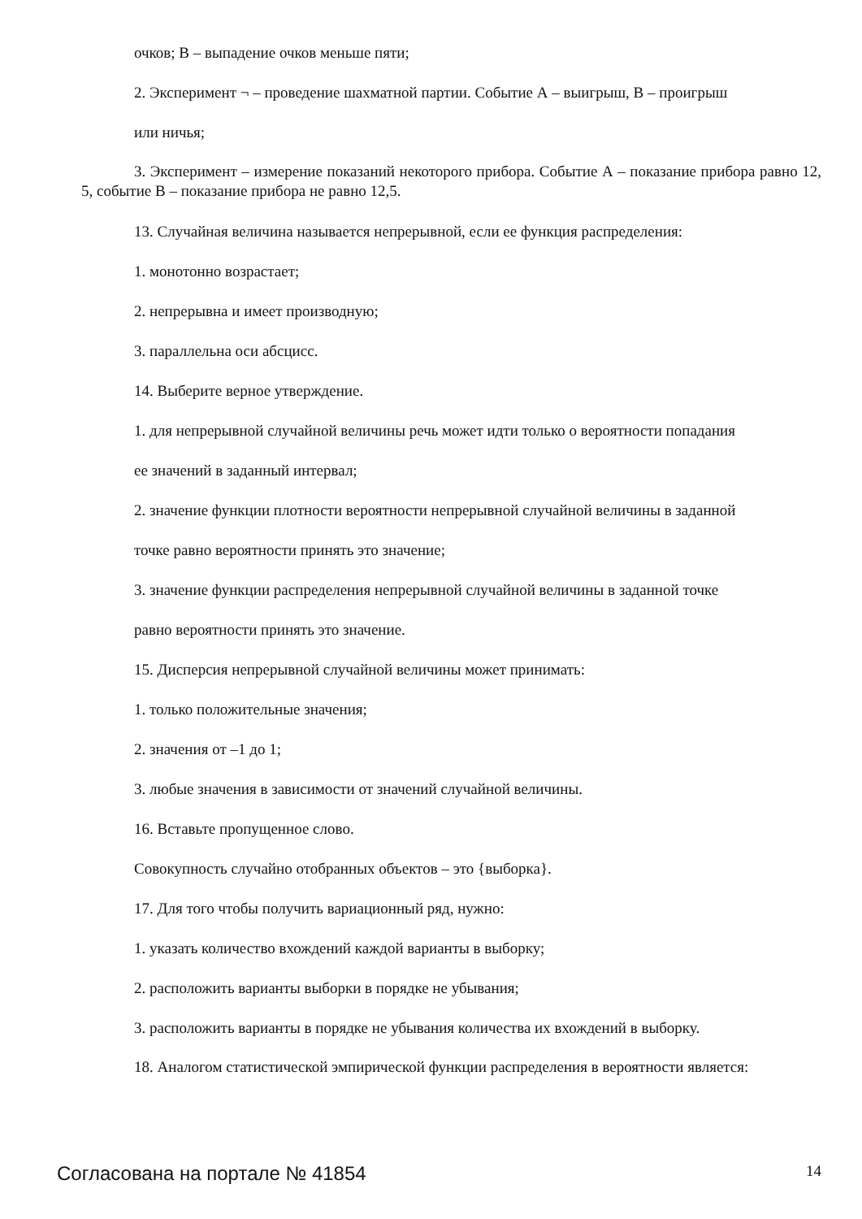очков; В – выпадение очков меньше пяти;
2. Эксперимент ¬ – проведение шахматной партии. Событие А – выигрыш, В – проигрыш
или ничья;
3. Эксперимент – измерение показаний некоторого прибора. Событие А – показание прибора равно 12, 5, событие В – показание прибора не равно 12,5.
13. Случайная величина называется непрерывной, если ее функция распределения:
1. монотонно возрастает;
2. непрерывна и имеет производную;
3. параллельна оси абсцисс.
14. Выберите верное утверждение.
1. для непрерывной случайной величины речь может идти только о вероятности попадания
ее значений в заданный интервал;
2. значение функции плотности вероятности непрерывной случайной величины в заданной
точке равно вероятности принять это значение;
3. значение функции распределения непрерывной случайной величины в заданной точке
равно вероятности принять это значение.
15. Дисперсия непрерывной случайной величины может принимать:
1. только положительные значения;
2. значения от –1 до 1;
3. любые значения в зависимости от значений случайной величины.
16. Вставьте пропущенное слово.
Совокупность случайно отобранных объектов – это {выборка}.
17. Для того чтобы получить вариационный ряд, нужно:
1. указать количество вхождений каждой варианты в выборку;
2. расположить варианты выборки в порядке не убывания;
3. расположить варианты в порядке не убывания количества их вхождений в выборку.
18. Аналогом статистической эмпирической функции распределения в вероятности является:
Согласована на портале № 41854 14